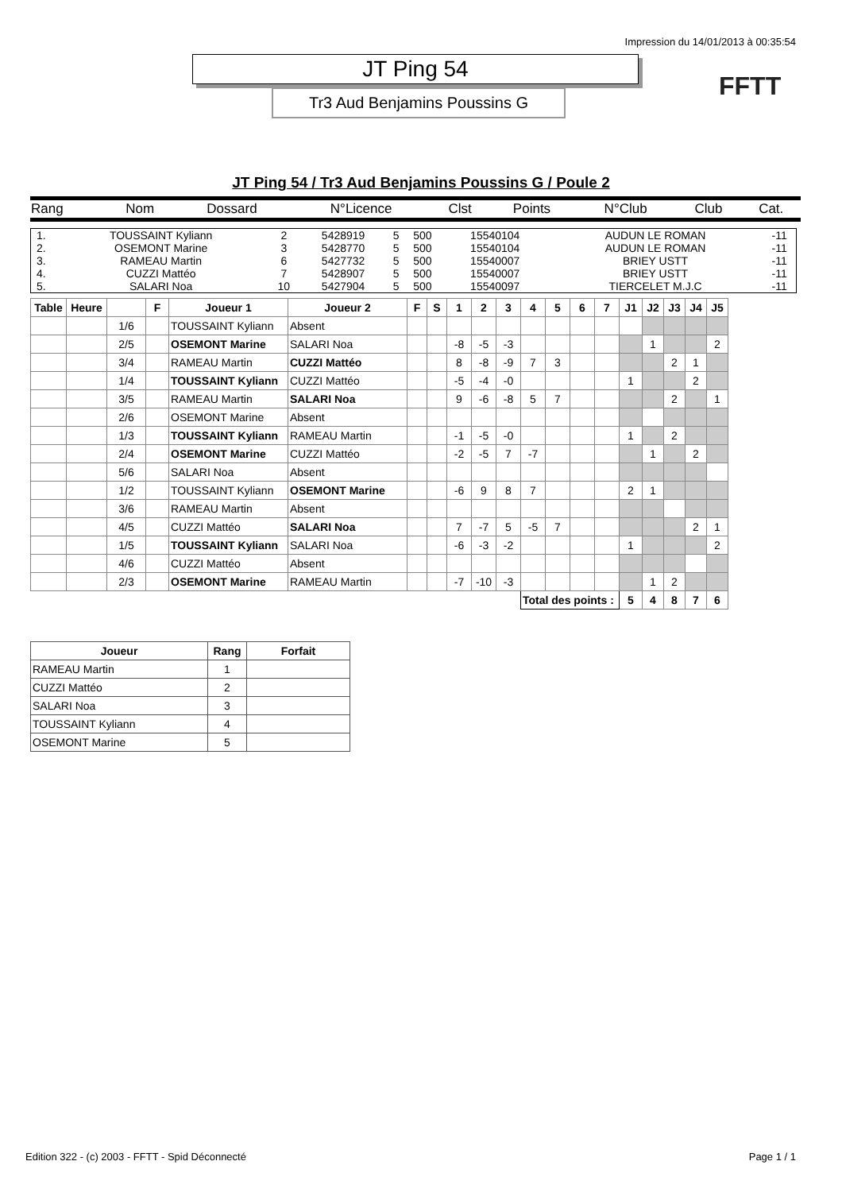Impression du 14/01/2013 à 00:35:54
FFTT
JT Ping 54
Tr3 Aud Benjamins Poussins G
JT Ping 54 / Tr3 Aud Benjamins Poussins G / Poule 2
| Rang | Nom | Dossard | N°Licence | Clst | Points | N°Club | Club | Cat. |
| --- | --- | --- | --- | --- | --- | --- | --- | --- |
| 1. | TOUSSAINT Kyliann | 2 | 5428919 | 5 | 500 | 15540104 | AUDUN LE ROMAN | -11 |
| 2. | OSEMONT Marine | 3 | 5428770 | 5 | 500 | 15540104 | AUDUN LE ROMAN | -11 |
| 3. | RAMEAU Martin | 6 | 5427732 | 5 | 500 | 15540007 | BRIEY USTT | -11 |
| 4. | CUZZI Mattéo | 7 | 5428907 | 5 | 500 | 15540007 | BRIEY USTT | -11 |
| 5. | SALARI Noa | 10 | 5427904 | 5 | 500 | 15540097 | TIERCELET M.J.C | -11 |
| Table | Heure | | F | Joueur 1 | Joueur 2 | F | S | 1 | 2 | 3 | 4 | 5 | 6 | 7 | J1 | J2 | J3 | J4 | J5 |
| --- | --- | --- | --- | --- | --- | --- | --- | --- | --- | --- | --- | --- | --- | --- | --- | --- | --- | --- | --- |
| | | 1/6 | | TOUSSAINT Kyliann | Absent | | | | | | | | | | | | | | |
| | | 2/5 | | OSEMONT Marine | SALARI Noa | | | -8 | -5 | -3 | | | | | | 1 | | | 2 |
| | | 3/4 | | RAMEAU Martin | CUZZI Mattéo | | | 8 | -8 | -9 | 7 | 3 | | | | | 2 | 1 | |
| | | 1/4 | | TOUSSAINT Kyliann | CUZZI Mattéo | | | -5 | -4 | -0 | | | | | 1 | | | 2 | |
| | | 3/5 | | RAMEAU Martin | SALARI Noa | | | 9 | -6 | -8 | 5 | 7 | | | | | 2 | | 1 |
| | | 2/6 | | OSEMONT Marine | Absent | | | | | | | | | | | | | | |
| | | 1/3 | | TOUSSAINT Kyliann | RAMEAU Martin | | | -1 | -5 | -0 | | | | | 1 | | 2 | | |
| | | 2/4 | | OSEMONT Marine | CUZZI Mattéo | | | -2 | -5 | 7 | -7 | | | | | 1 | | 2 | |
| | | 5/6 | | SALARI Noa | Absent | | | | | | | | | | | | | | |
| | | 1/2 | | TOUSSAINT Kyliann | OSEMONT Marine | | | -6 | 9 | 8 | 7 | | | | 2 | 1 | | | |
| | | 3/6 | | RAMEAU Martin | Absent | | | | | | | | | | | | | | |
| | | 4/5 | | CUZZI Mattéo | SALARI Noa | | | 7 | -7 | 5 | -5 | 7 | | | | | | 2 | 1 |
| | | 1/5 | | TOUSSAINT Kyliann | SALARI Noa | | | -6 | -3 | -2 | | | | | 1 | | | | 2 |
| | | 4/6 | | CUZZI Mattéo | Absent | | | | | | | | | | | | | | |
| | | 2/3 | | OSEMONT Marine | RAMEAU Martin | | | -7 | -10 | -3 | | | | | | 1 | 2 | | |
| | | | | | | | | | | | Total des points : | | | | 5 | 4 | 8 | 7 | 6 |
| Joueur | Rang | Forfait |
| --- | --- | --- |
| RAMEAU Martin | 1 | |
| CUZZI Mattéo | 2 | |
| SALARI Noa | 3 | |
| TOUSSAINT Kyliann | 4 | |
| OSEMONT Marine | 5 | |
Edition 322 - (c) 2003 - FFTT - Spid Déconnecté Page 1 / 1